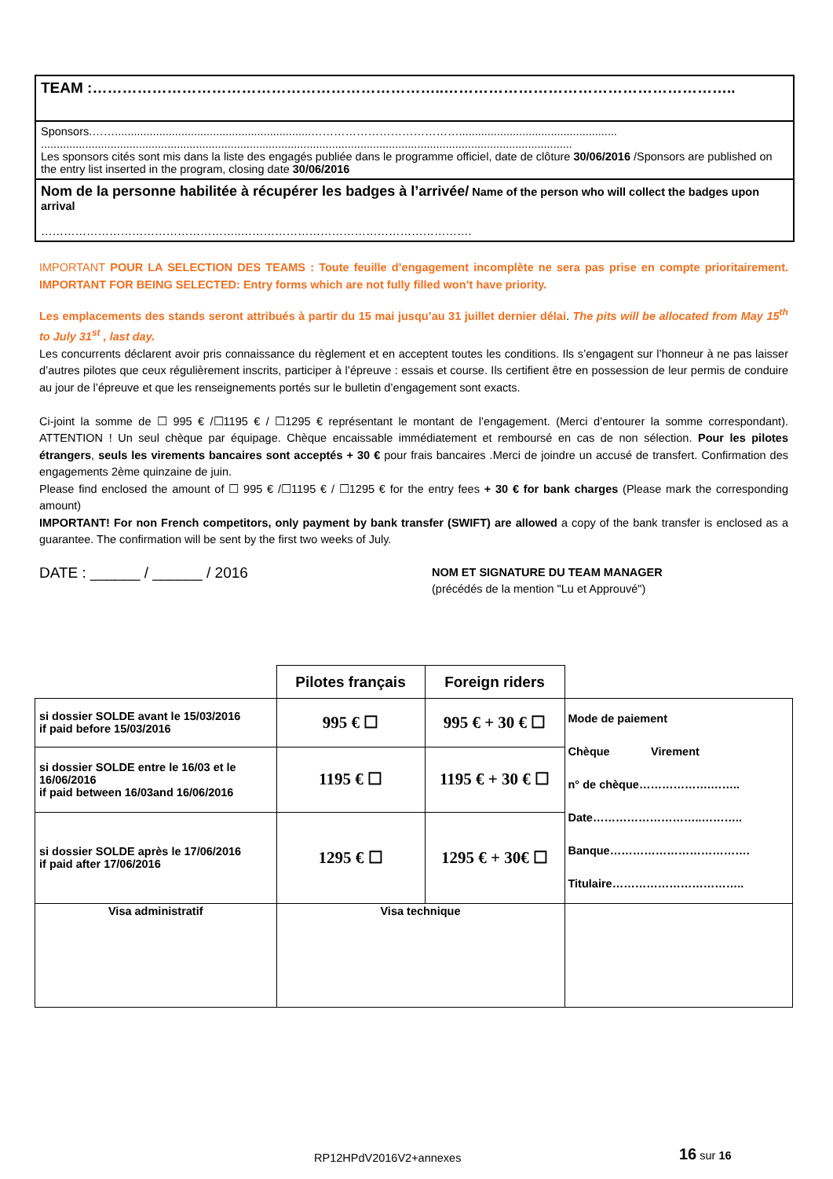TEAM :……………………………………………………………..…………………………………………………..
Sponsors.……..............................................................…………………………………..................................................
........................................................................................................................................................................
Les sponsors cités sont mis dans la liste des engagés publiée dans le programme officiel, date de clôture 30/06/2016 /Sponsors are published on the entry list inserted in the program, closing date 30/06/2016
Nom de la personne habilitée à récupérer les badges à l’arrivée/ Name of the person who will collect the badges upon arrival
……………………………………………..…………………………………………………….
IMPORTANT POUR LA SELECTION DES TEAMS : Toute feuille d’engagement incomplète ne sera pas prise en compte prioritairement. IMPORTANT FOR BEING SELECTED: Entry forms which are not fully filled won’t have priority.
Les emplacements des stands seront attribués à partir du 15 mai jusqu’au 31 juillet dernier délai. The pits will be allocated from May 15<sup>th</sup> to July 31<sup>st</sup> , last day.
Les concurrents déclarent avoir pris connaissance du règlement et en acceptent toutes les conditions. Ils s’engagent sur l’honneur à ne pas laisser d’autres pilotes que ceux régulièrement inscrits, participer à l’épreuve : essais et course. Ils certifient être en possession de leur permis de conduire au jour de l’épreuve et que les renseignements portés sur le bulletin d’engagement sont exacts.
Ci-joint la somme de ☐ 995 € /☐1195 € / ☐1295 € représentant le montant de l’engagement. (Merci d’entourer la somme correspondant). ATTENTION ! Un seul chèque par équipage. Chèque encaissable immédiatement et remboursé en cas de non sélection. Pour les pilotes étrangers, seuls les virements bancaires sont acceptés + 30 € pour frais bancaires .Merci de joindre un accusé de transfert. Confirmation des engagements 2ème quinzaine de juin.
Please find enclosed the amount of ☐ 995 € /☐1195 € / ☐1295 € for the entry fees + 30 € for bank charges (Please mark the corresponding amount)
IMPORTANT! For non French competitors, only payment by bank transfer (SWIFT) are allowed a copy of the bank transfer is enclosed as a guarantee. The confirmation will be sent by the first two weeks of July.
DATE : ______ / ______ / 2016
NOM ET SIGNATURE DU TEAM MANAGER
(précédés de la mention "Lu et Approuvé")
| | Pilotes français | Foreign riders | |
| si dossier SOLDE avant le 15/03/2016 if paid before 15/03/2016 | 995 € ☐ | 995 € + 30 € ☐ | Mode de paiement Chèque Virement n° de chèque……………….…….. Date………………………..……….. Banque………………………………. Titulaire…………………………….. |
| si dossier SOLDE entre le 16/03 et le 16/06/2016 if paid between 16/03and 16/06/2016 | 1195 € ☐ | 1195 € + 30 € ☐ | |
| si dossier SOLDE après le 17/06/2016 if paid after 17/06/2016 | 1295 € ☐ | 1295 € + 30€ ☐ | |
| Visa administratif | Visa technique | | |
RP12HPdV2016V2+annexes 16 sur 16